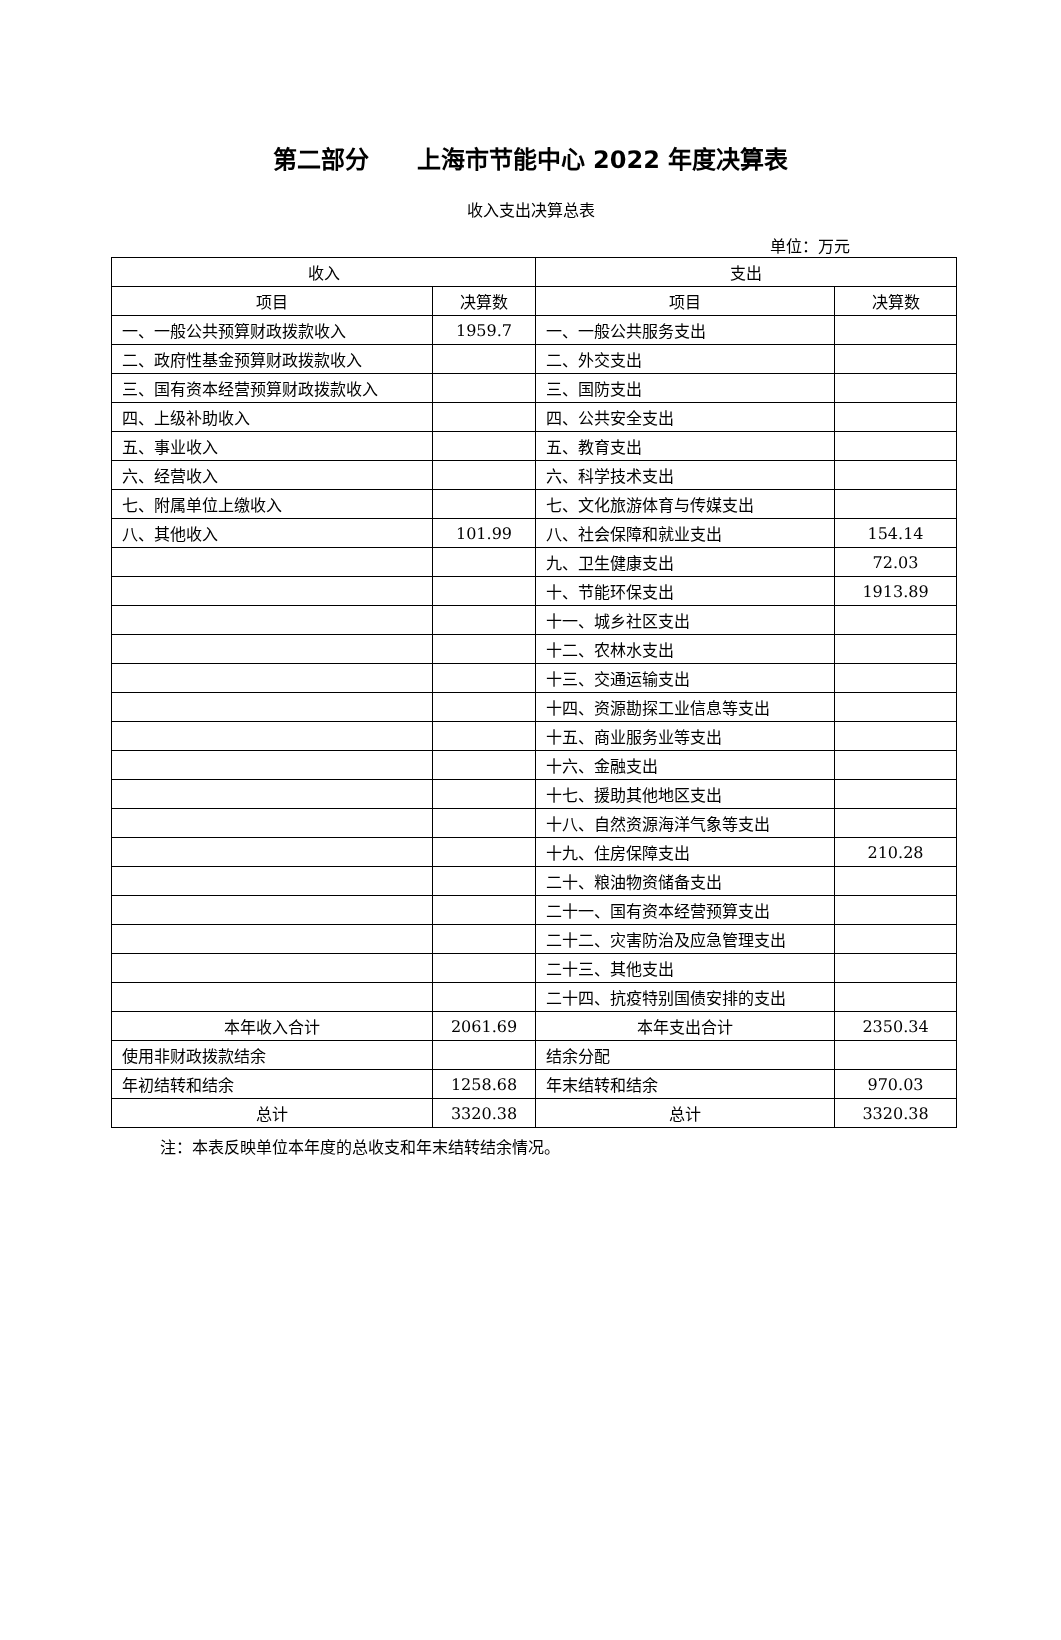第二部分　　上海市节能中心 2022 年度决算表
收入支出决算总表
单位：万元
| 收入 | | 支出 | |
| --- | --- | --- | --- |
| 项目 | 决算数 | 项目 | 决算数 |
| 一、一般公共预算财政拨款收入 | 1959.7 | 一、一般公共服务支出 | |
| 二、政府性基金预算财政拨款收入 | | 二、外交支出 | |
| 三、国有资本经营预算财政拨款收入 | | 三、国防支出 | |
| 四、上级补助收入 | | 四、公共安全支出 | |
| 五、事业收入 | | 五、教育支出 | |
| 六、经营收入 | | 六、科学技术支出 | |
| 七、附属单位上缴收入 | | 七、文化旅游体育与传媒支出 | |
| 八、其他收入 | 101.99 | 八、社会保障和就业支出 | 154.14 |
| | | 九、卫生健康支出 | 72.03 |
| | | 十、节能环保支出 | 1913.89 |
| | | 十一、城乡社区支出 | |
| | | 十二、农林水支出 | |
| | | 十三、交通运输支出 | |
| | | 十四、资源勘探工业信息等支出 | |
| | | 十五、商业服务业等支出 | |
| | | 十六、金融支出 | |
| | | 十七、援助其他地区支出 | |
| | | 十八、自然资源海洋气象等支出 | |
| | | 十九、住房保障支出 | 210.28 |
| | | 二十、粮油物资储备支出 | |
| | | 二十一、国有资本经营预算支出 | |
| | | 二十二、灾害防治及应急管理支出 | |
| | | 二十三、其他支出 | |
| | | 二十四、抗疫特别国债安排的支出 | |
| 本年收入合计 | 2061.69 | 本年支出合计 | 2350.34 |
| 使用非财政拨款结余 | | 结余分配 | |
| 年初结转和结余 | 1258.68 | 年末结转和结余 | 970.03 |
| 总计 | 3320.38 | 总计 | 3320.38 |
注：本表反映单位本年度的总收支和年末结转结余情况。